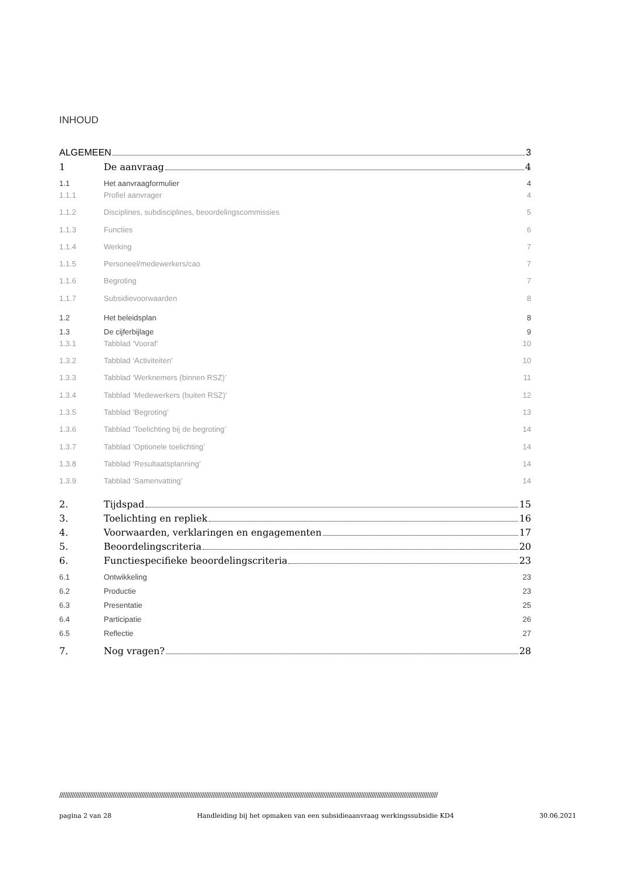INHOUD
ALGEMEEN 3
1 De aanvraag 4
1.1 Het aanvraagformulier 4
1.1.1 Profiel aanvrager 4
1.1.2 Disciplines, subdisciplines, beoordelingscommissies 5
1.1.3 Functies 6
1.1.4 Werking 7
1.1.5 Personeel/medewerkers/cao 7
1.1.6 Begroting 7
1.1.7 Subsidievoorwaarden 8
1.2 Het beleidsplan 8
1.3 De cijferbijlage 9
1.3.1 Tabblad ‘Vooraf’ 10
1.3.2 Tabblad ‘Activiteiten’ 10
1.3.3 Tabblad ‘Werknemers (binnen RSZ)’ 11
1.3.4 Tabblad ‘Medewerkers (buiten RSZ)’ 12
1.3.5 Tabblad ‘Begroting’ 13
1.3.6 Tabblad ‘Toelichting bij de begroting’ 14
1.3.7 Tabblad ‘Optionele toelichting’ 14
1.3.8 Tabblad ‘Resultaatsplanning’ 14
1.3.9 Tabblad ‘Samenvatting’ 14
2. Tijdspad 15
3. Toelichting en repliek 16
4. Voorwaarden, verklaringen en engagementen 17
5. Beoordelingscriteria 20
6. Functiespecifieke beoordelingscriteria 23
6.1 Ontwikkeling 23
6.2 Productie 23
6.3 Presentatie 25
6.4 Participatie 26
6.5 Reflectie 27
7. Nog vragen? 28
////////////////////////////////////////////////////////////////////////////////////////////////////////////////////////////////////////////////////////////////////////////////////////////////////////////////////
pagina 2 van 28 Handleiding bij het opmaken van een subsidieaanvraag werkingssubsidie KD4 30.06.2021